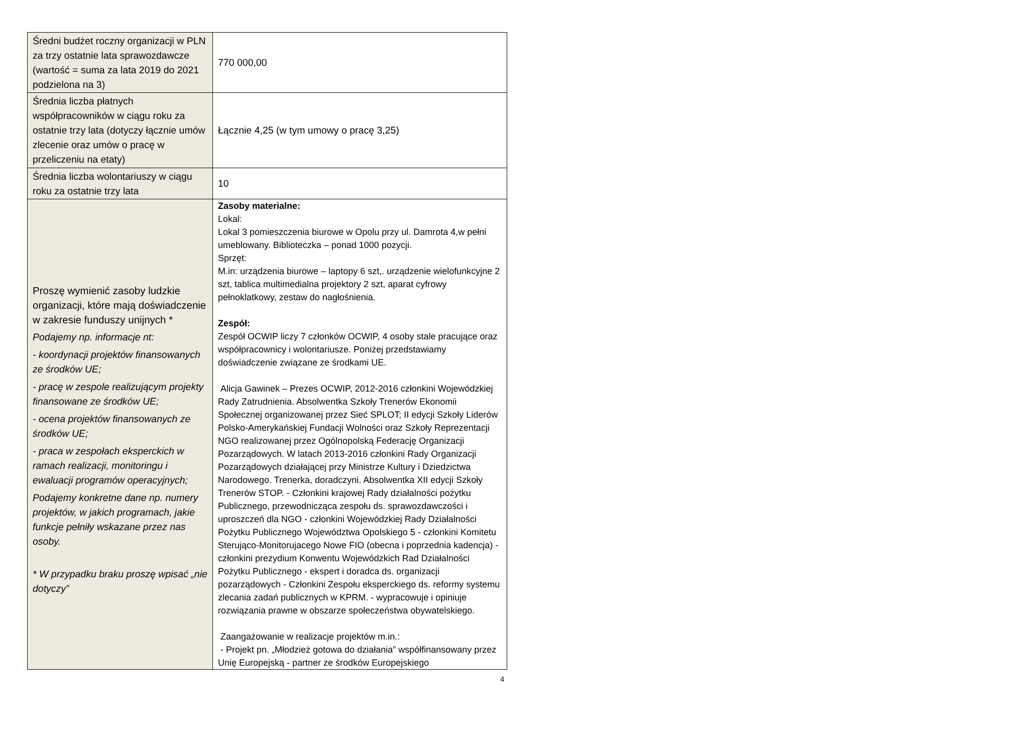| Średni budżet roczny organizacji w PLN za trzy ostatnie lata sprawozdawcze (wartość = suma za lata 2019 do 2021 podzielona na 3) | 770 000,00 |
| Średnia liczba płatnych współpracowników w ciągu roku za ostatnie trzy lata (dotyczy łącznie umów zlecenie oraz umów o pracę w przeliczeniu na etaty) | Łącznie 4,25 (w tym umowy o pracę 3,25) |
| Średnia liczba wolontariuszy w ciągu roku za ostatnie trzy lata | 10 |
| Proszę wymienić zasoby ludzkie organizacji, które mają doświadczenie w zakresie funduszy unijnych * Podajemy np. informacje nt: - koordynacji projektów finansowanych ze środków UE; - pracę w zespole realizującym projekty finansowane ze środków UE; - ocena projektów finansowanych ze środków UE; - praca w zespołach eksperckich w ramach realizacji, monitoringu i ewaluacji programów operacyjnych; Podajemy konkretne dane np. numery projektów, w jakich programach, jakie funkcje pełniły wskazane przez nas osoby. * W przypadku braku proszę wpisać „nie dotyczy” | Zasoby materialne: Lokal: Lokal 3 pomieszczenia biurowe w Opolu przy ul. Damrota 4,w pełni umeblowany. Biblioteczka – ponad 1000 pozycji. Sprzęt: M.in: urządzenia biurowe – laptopy 6 szt,. urządzenie wielofunkcyjne 2 szt, tablica multimedialna projektory 2 szt, aparat cyfrowy pełnoklatkowy, zestaw do nagłośnienia. Zespół: Zespół OCWIP liczy 7 członków OCWIP, 4 osoby stale pracujące oraz współpracownicy i wolontariusze. Poniżej przedstawiamy doświadczenie związane ze środkami UE. Alicja Gawinek – Prezes OCWIP, 2012-2016 członkini Wojewódzkiej Rady Zatrudnienia. Absolwentka Szkoły Trenerów Ekonomii Społecznej organizowanej przez Sieć SPLOT; II edycji Szkoły Liderów Polsko-Amerykańskiej Fundacji Wolności oraz Szkoły Reprezentacji NGO realizowanej przez Ogólnopolską Federację Organizacji Pozarządowych. W latach 2013-2016 członkini Rady Organizacji Pozarządowych działającej przy Ministrze Kultury i Dziedzictwa Narodowego. Trenerka, doradczyni. Absolwentka XII edycji Szkoły Trenerów STOP. - Członkini krajowej Rady działalności pożytku Publicznego, przewodnicząca zespołu ds. sprawozdawczości i uproszczeń dla NGO - członkini Wojewódzkiej Rady Działalności Pożytku Publicznego Województwa Opolskiego 5 - członkini Komitetu Sterująco-Monitorujacego Nowe FIO (obecna i poprzednia kadencja) - członkini prezydium Konwentu Wojewódzkich Rad Działalności Pożytku Publicznego - ekspert i doradca ds. organizacji pozarządowych - Członkini Zespołu eksperckiego ds. reformy systemu zlecania zadań publicznych w KPRM. - wypracowuje i opiniuje rozwiązania prawne w obszarze społeczeństwa obywatelskiego. Zaangażowanie w realizacje projektów m.in.: - Projekt pn. „Młodzież gotowa do działania” współfinansowany przez Unię Europejską - partner ze środków Europejskiego |
4